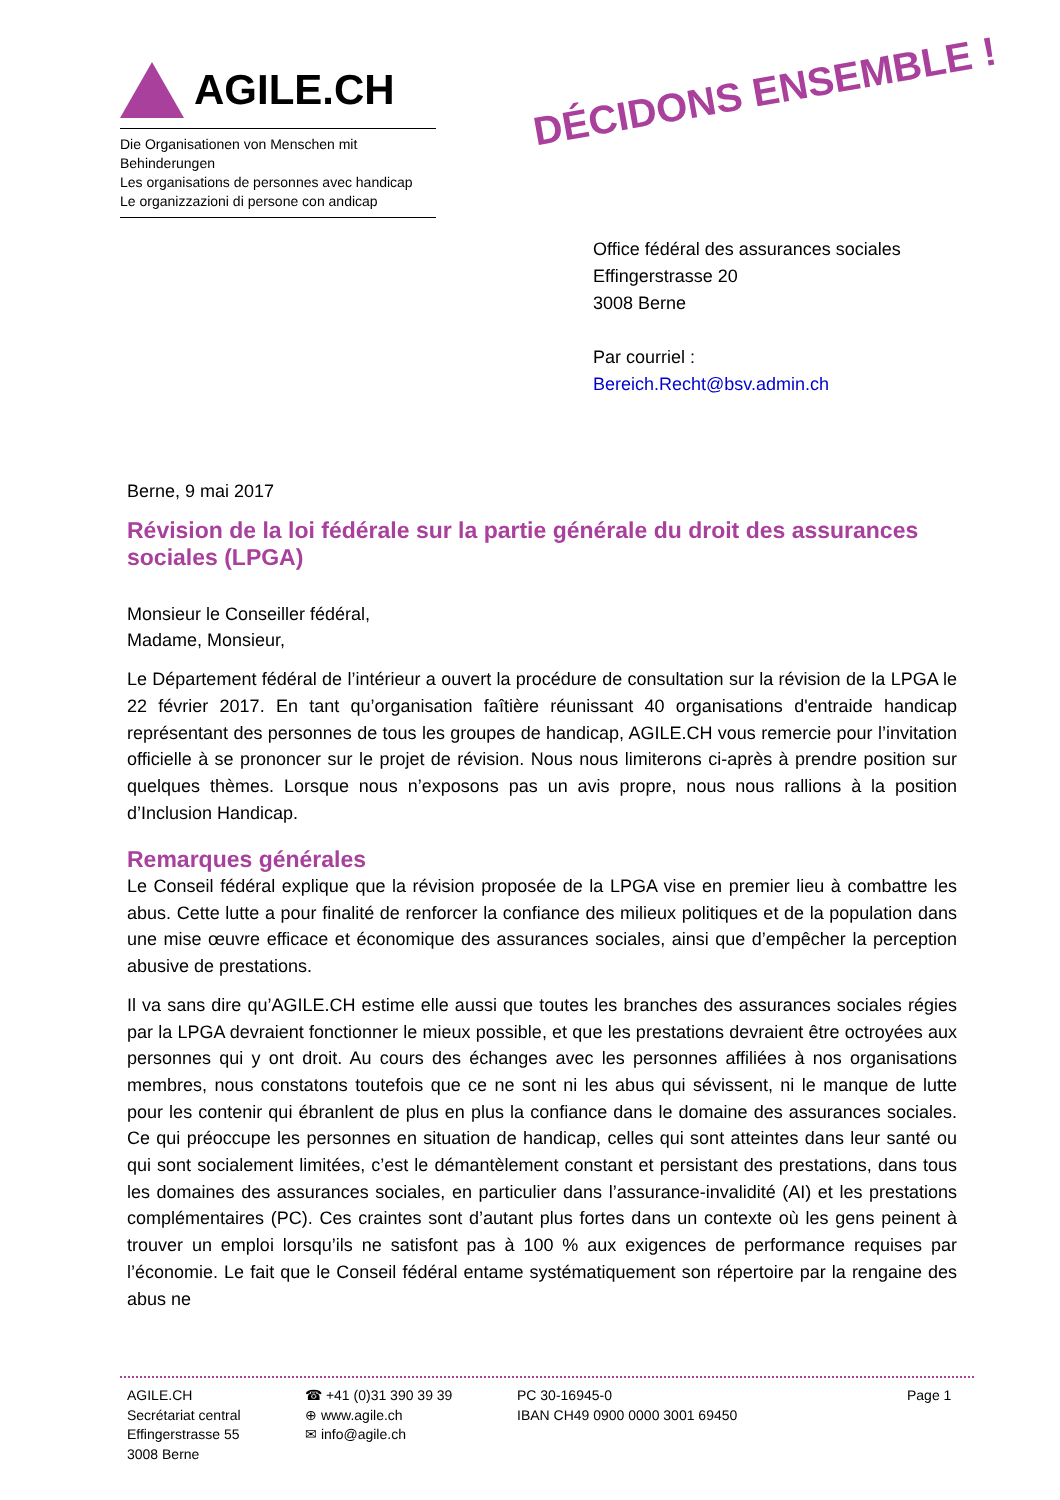AGILE.CH
Die Organisationen von Menschen mit Behinderungen
Les organisations de personnes avec handicap
Le organizzazioni di persone con andicap
DÉCIDONS ENSEMBLE !
Office fédéral des assurances sociales
Effingerstrasse 20
3008 Berne
Par courriel :
Bereich.Recht@bsv.admin.ch
Berne, 9 mai 2017
Révision de la loi fédérale sur la partie générale du droit des assurances sociales (LPGA)
Monsieur le Conseiller fédéral,
Madame, Monsieur,
Le Département fédéral de l’intérieur a ouvert la procédure de consultation sur la révision de la LPGA le 22 février 2017. En tant qu’organisation faîtière réunissant 40 organisations d'entraide handicap représentant des personnes de tous les groupes de handicap, AGILE.CH vous remercie pour l’invitation officielle à se prononcer sur le projet de révision. Nous nous limiterons ci-après à prendre position sur quelques thèmes. Lorsque nous n’exposons pas un avis propre, nous nous rallions à la position d’Inclusion Handicap.
Remarques générales
Le Conseil fédéral explique que la révision proposée de la LPGA vise en premier lieu à combattre les abus. Cette lutte a pour finalité de renforcer la confiance des milieux politiques et de la population dans une mise œuvre efficace et économique des assurances sociales, ainsi que d’empêcher la perception abusive de prestations.
Il va sans dire qu’AGILE.CH estime elle aussi que toutes les branches des assurances sociales régies par la LPGA devraient fonctionner le mieux possible, et que les prestations devraient être octroyées aux personnes qui y ont droit. Au cours des échanges avec les personnes affiliées à nos organisations membres, nous constatons toutefois que ce ne sont ni les abus qui sévissent, ni le manque de lutte pour les contenir qui ébranlent de plus en plus la confiance dans le domaine des assurances sociales. Ce qui préoccupe les personnes en situation de handicap, celles qui sont atteintes dans leur santé ou qui sont socialement limitées, c’est le démantèlement constant et persistant des prestations, dans tous les domaines des assurances sociales, en particulier dans l’assurance-invalidité (AI) et les prestations complémentaires (PC). Ces craintes sont d’autant plus fortes dans un contexte où les gens peinent à trouver un emploi lorsqu’ils ne satisfont pas à 100 % aux exigences de performance requises par l’économie. Le fait que le Conseil fédéral entame systématiquement son répertoire par la rengaine des abus ne
AGILE.CH
Secrétariat central
Effingerstrasse 55
3008 Berne
☎ +41 (0)31 390 39 39
⊕ www.agile.ch
✉ info@agile.ch
PC 30-16945-0
IBAN CH49 0900 0000 3001 69450
Page 1